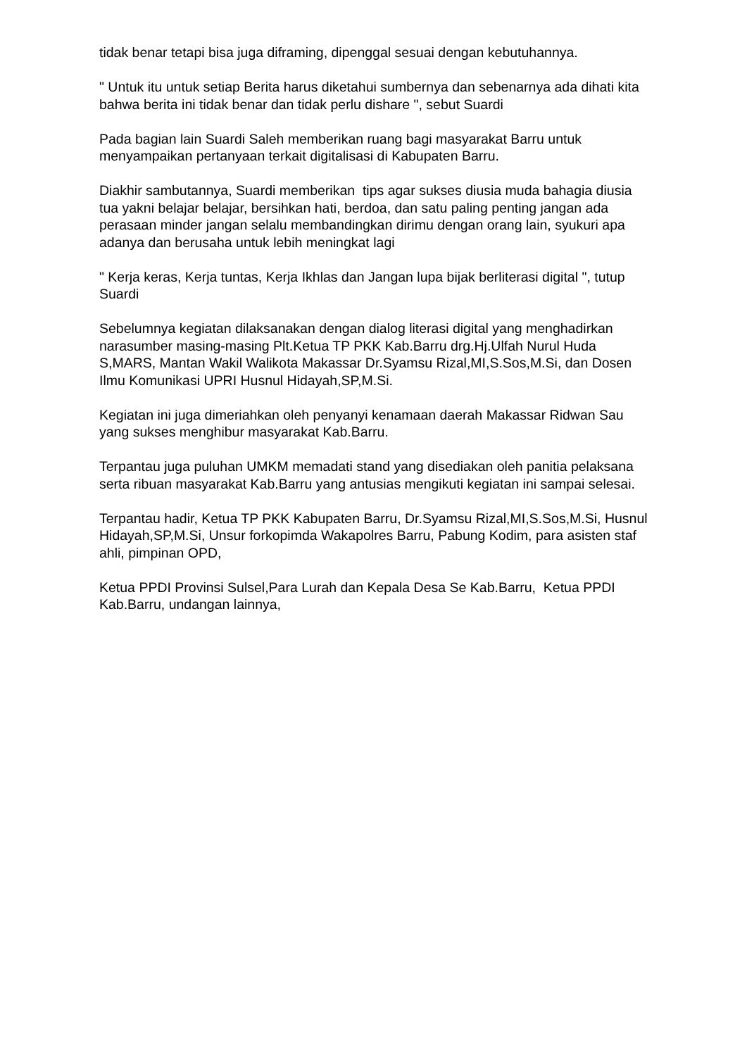tidak benar tetapi bisa juga diframing, dipenggal sesuai dengan kebutuhannya.
" Untuk itu untuk setiap Berita harus diketahui sumbernya dan sebenarnya ada dihati kita bahwa berita ini tidak benar dan tidak perlu dishare ", sebut Suardi
Pada bagian lain Suardi Saleh memberikan ruang bagi masyarakat Barru untuk menyampaikan pertanyaan terkait digitalisasi di Kabupaten Barru.
Diakhir sambutannya, Suardi memberikan tips agar sukses diusia muda bahagia diusia tua yakni belajar belajar, bersihkan hati, berdoa, dan satu paling penting jangan ada perasaan minder jangan selalu membandingkan dirimu dengan orang lain, syukuri apa adanya dan berusaha untuk lebih meningkat lagi
" Kerja keras, Kerja tuntas, Kerja Ikhlas dan Jangan lupa bijak berliterasi digital ", tutup Suardi
Sebelumnya kegiatan dilaksanakan dengan dialog literasi digital yang menghadirkan narasumber masing-masing Plt.Ketua TP PKK Kab.Barru drg.Hj.Ulfah Nurul Huda S,MARS, Mantan Wakil Walikota Makassar Dr.Syamsu Rizal,MI,S.Sos,M.Si, dan Dosen Ilmu Komunikasi UPRI Husnul Hidayah,SP,M.Si.
Kegiatan ini juga dimeriahkan oleh penyanyi kenamaan daerah Makassar Ridwan Sau yang sukses menghibur masyarakat Kab.Barru.
Terpantau juga puluhan UMKM memadati stand yang disediakan oleh panitia pelaksana serta ribuan masyarakat Kab.Barru yang antusias mengikuti kegiatan ini sampai selesai.
Terpantau hadir, Ketua TP PKK Kabupaten Barru, Dr.Syamsu Rizal,MI,S.Sos,M.Si, Husnul Hidayah,SP,M.Si, Unsur forkopimda Wakapolres Barru, Pabung Kodim, para asisten staf ahli, pimpinan OPD,
Ketua PPDI Provinsi Sulsel,Para Lurah dan Kepala Desa Se Kab.Barru, Ketua PPDI Kab.Barru, undangan lainnya,